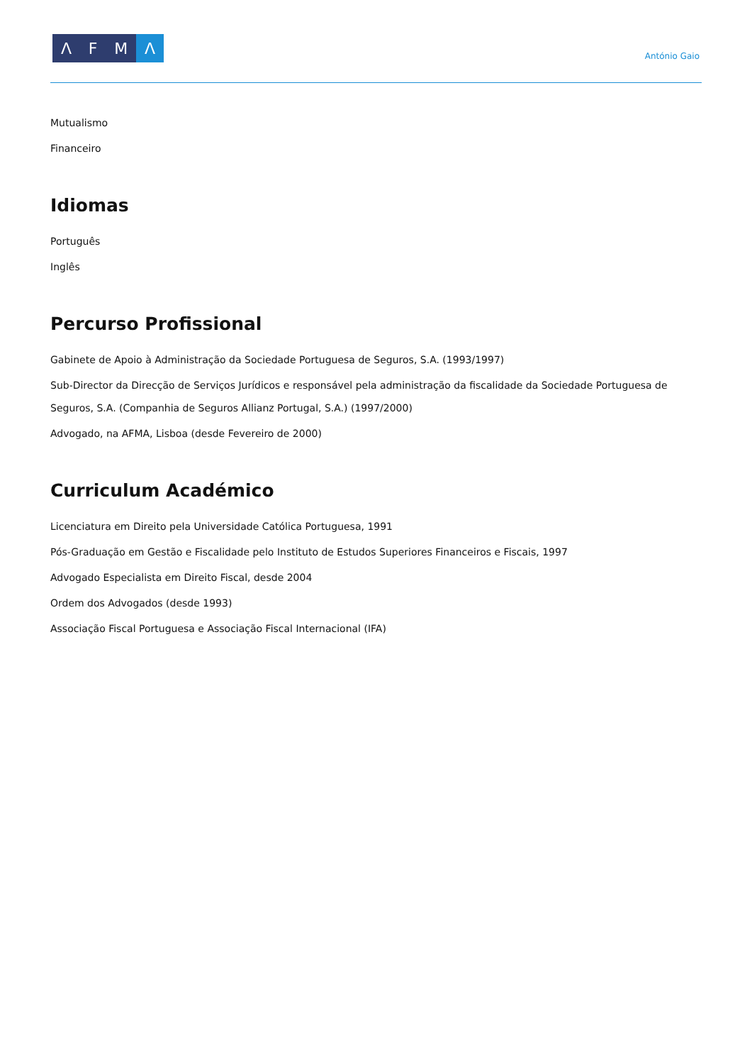Λ F M Λ
António Gaio
Mutualismo
Financeiro
Idiomas
Português
Inglês
Percurso Profissional
Gabinete de Apoio à Administração da Sociedade Portuguesa de Seguros, S.A. (1993/1997)
Sub-Director da Direcção de Serviços Jurídicos e responsável pela administração da fiscalidade da Sociedade Portuguesa de Seguros, S.A. (Companhia de Seguros Allianz Portugal, S.A.) (1997/2000)
Advogado, na AFMA, Lisboa (desde Fevereiro de 2000)
Curriculum Académico
Licenciatura em Direito pela Universidade Católica Portuguesa, 1991
Pós-Graduação em Gestão e Fiscalidade pelo Instituto de Estudos Superiores Financeiros e Fiscais, 1997
Advogado Especialista em Direito Fiscal, desde 2004
Ordem dos Advogados (desde 1993)
Associação Fiscal Portuguesa e Associação Fiscal Internacional (IFA)